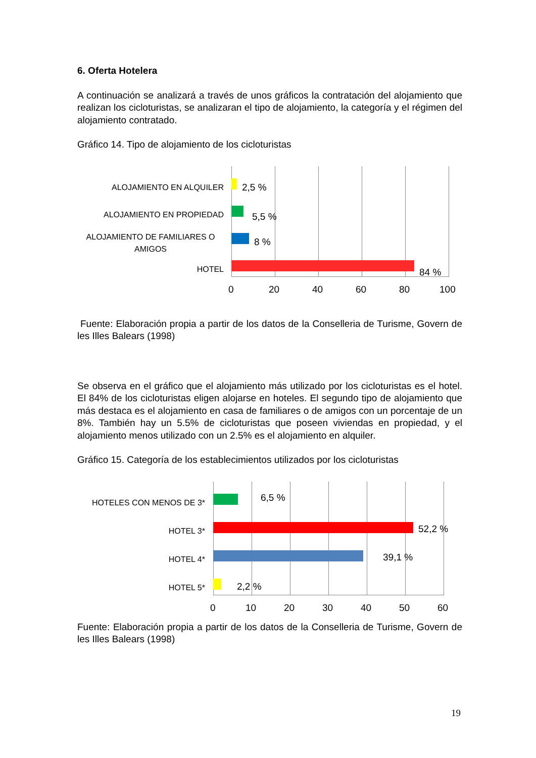6. Oferta Hotelera
A continuación se analizará a través de unos gráficos la contratación del alojamiento que realizan los cicloturistas, se analizaran el tipo de alojamiento, la categoría y el régimen del alojamiento contratado.
Gráfico 14. Tipo de alojamiento de los cicloturistas
ALOJAMIENTO EN ALQUILER
ALOJAMIENTO EN PROPIEDAD
ALOJAMIENTO DE FAMILIARES O AMIGOS
HOTEL
2,5 %
5,5 %
8 %
84 %
0 20 40 60 80 100
Fuente: Elaboración propia a partir de los datos de la Conselleria de Turisme, Govern de les Illes Balears (1998)
Se observa en el gráfico que el alojamiento más utilizado por los cicloturistas es el hotel. El 84% de los cicloturistas eligen alojarse en hoteles. El segundo tipo de alojamiento que más destaca es el alojamiento en casa de familiares o de amigos con un porcentaje de un 8%. También hay un 5.5% de cicloturistas que poseen viviendas en propiedad, y el alojamiento menos utilizado con un 2.5% es el alojamiento en alquiler.
Gráfico 15. Categoría de los establecimientos utilizados por los cicloturistas
HOTELES CON MENOS DE 3*
HOTEL 3*
HOTEL 4*
HOTEL 5*
6,5 %
52,2 %
39,1 %
2,2 %
0 10 20 30 40 50 60
Fuente: Elaboración propia a partir de los datos de la Conselleria de Turisme, Govern de les Illes Balears (1998)
19